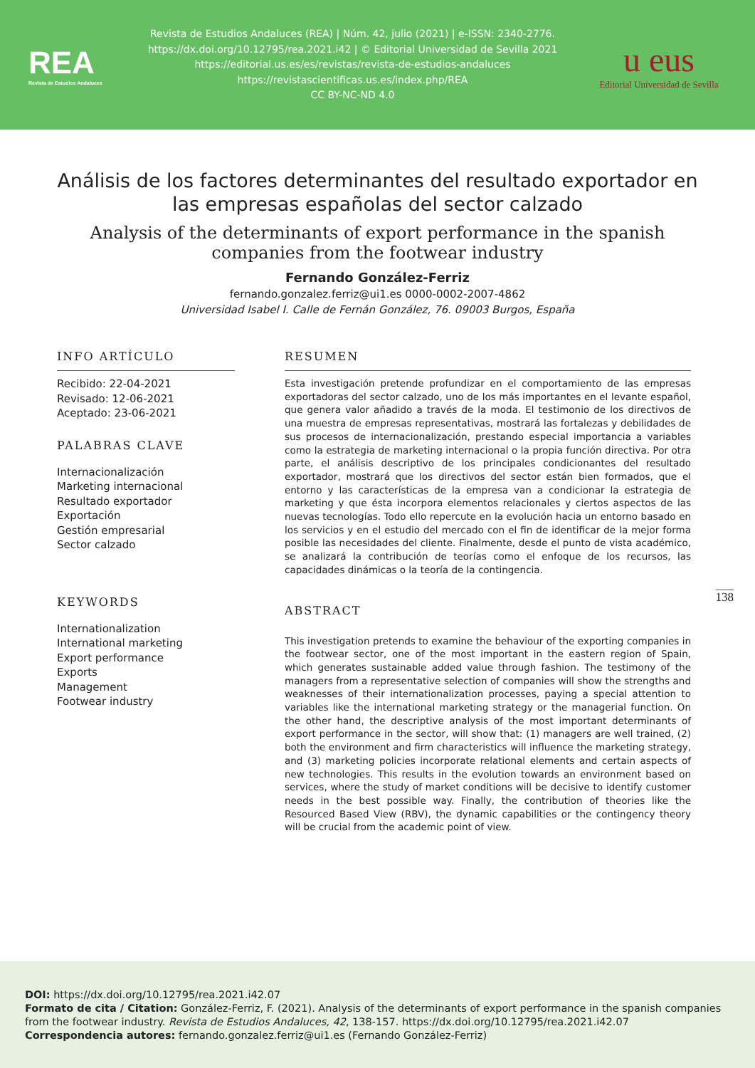REA
Revista de Estudios Andaluces
Revista de Estudios Andaluces (REA) | Núm. 42, julio (2021) | e-ISSN: 2340-2776.
https://dx.doi.org/10.12795/rea.2021.i42 | © Editorial Universidad de Sevilla 2021
https://editorial.us.es/es/revistas/revista-de-estudios-andaluces
https://revistascientificas.us.es/index.php/REA
CC BY-NC-ND 4.0
u eus
Editorial Universidad de Sevilla
Análisis de los factores determinantes del resultado exportador en las empresas españolas del sector calzado
Analysis of the determinants of export performance in the spanish companies from the footwear industry
Fernando González-Ferriz
fernando.gonzalez.ferriz@ui1.es 0000-0002-2007-4862
Universidad Isabel I. Calle de Fernán González, 76. 09003 Burgos, España
INFO ARTÍCULO
Recibido: 22-04-2021
Revisado: 12-06-2021
Aceptado: 23-06-2021
PALABRAS CLAVE
Internacionalización
Marketing internacional
Resultado exportador
Exportación
Gestión empresarial
Sector calzado
KEYWORDS
Internationalization
International marketing
Export performance
Exports
Management
Footwear industry
RESUMEN
Esta investigación pretende profundizar en el comportamiento de las empresas exportadoras del sector calzado, uno de los más importantes en el levante español, que genera valor añadido a través de la moda. El testimonio de los directivos de una muestra de empresas representativas, mostrará las fortalezas y debilidades de sus procesos de internacionalización, prestando especial importancia a variables como la estrategia de marketing internacional o la propia función directiva. Por otra parte, el análisis descriptivo de los principales condicionantes del resultado exportador, mostrará que los directivos del sector están bien formados, que el entorno y las características de la empresa van a condicionar la estrategia de marketing y que ésta incorpora elementos relacionales y ciertos aspectos de las nuevas tecnologías. Todo ello repercute en la evolución hacia un entorno basado en los servicios y en el estudio del mercado con el fin de identificar de la mejor forma posible las necesidades del cliente. Finalmente, desde el punto de vista académico, se analizará la contribución de teorías como el enfoque de los recursos, las capacidades dinámicas o la teoría de la contingencia.
ABSTRACT
This investigation pretends to examine the behaviour of the exporting companies in the footwear sector, one of the most important in the eastern region of Spain, which generates sustainable added value through fashion. The testimony of the managers from a representative selection of companies will show the strengths and weaknesses of their internationalization processes, paying a special attention to variables like the international marketing strategy or the managerial function. On the other hand, the descriptive analysis of the most important determinants of export performance in the sector, will show that: (1) managers are well trained, (2) both the environment and firm characteristics will influence the marketing strategy, and (3) marketing policies incorporate relational elements and certain aspects of new technologies. This results in the evolution towards an environment based on services, where the study of market conditions will be decisive to identify customer needs in the best possible way. Finally, the contribution of theories like the Resourced Based View (RBV), the dynamic capabilities or the contingency theory will be crucial from the academic point of view.
138
DOI: https://dx.doi.org/10.12795/rea.2021.i42.07
Formato de cita / Citation: González-Ferriz, F. (2021). Analysis of the determinants of export performance in the spanish companies from the footwear industry. Revista de Estudios Andaluces, 42, 138-157. https://dx.doi.org/10.12795/rea.2021.i42.07
Correspondencia autores: fernando.gonzalez.ferriz@ui1.es (Fernando González-Ferriz)